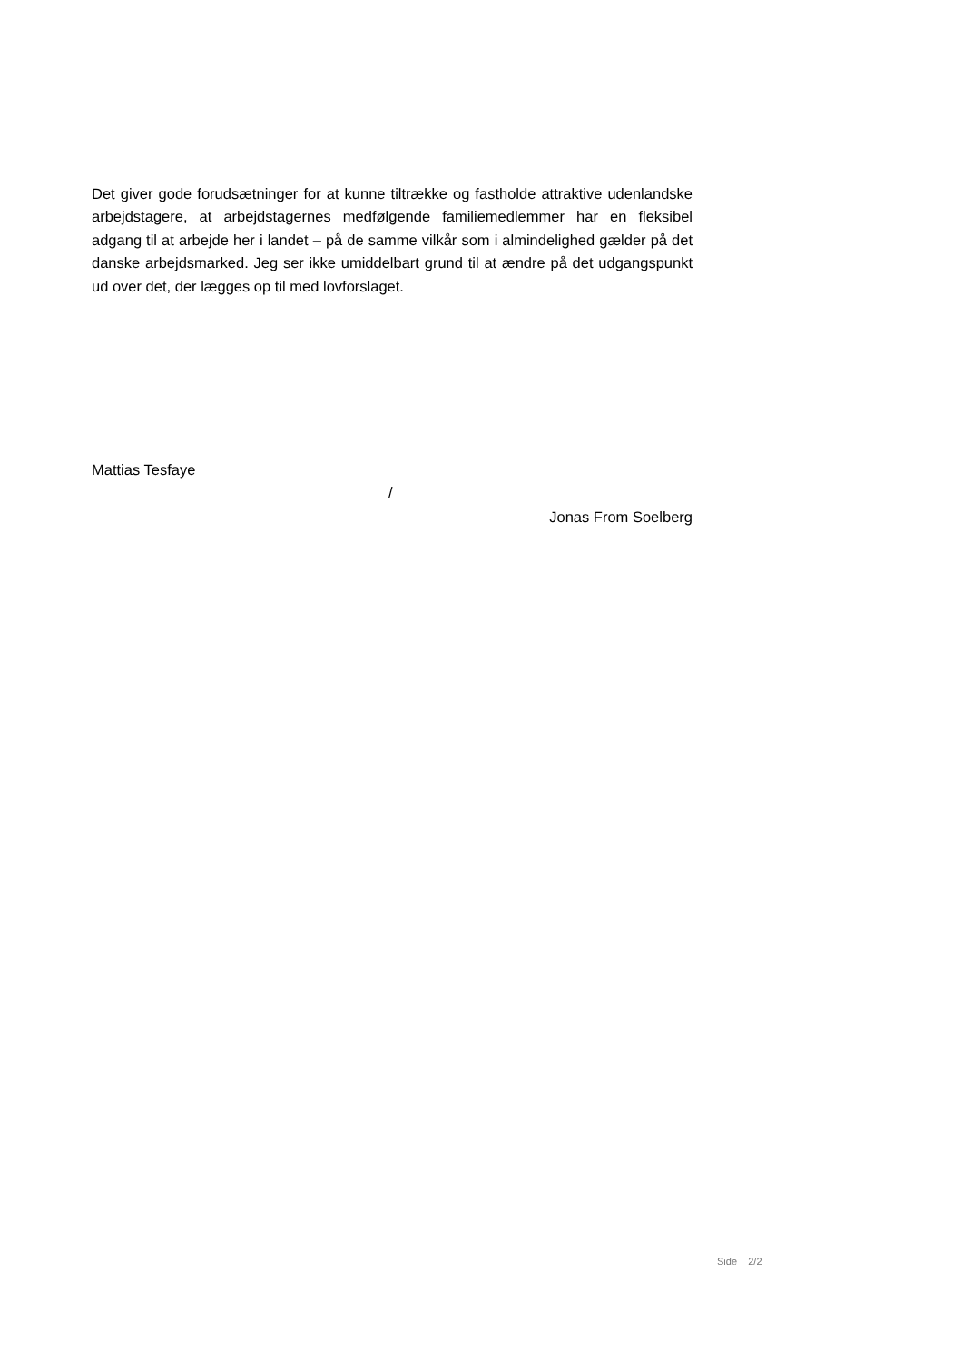Det giver gode forudsætninger for at kunne tiltrække og fastholde attraktive udenlandske arbejdstagere, at arbejdstagernes medfølgende familiemedlemmer har en fleksibel adgang til at arbejde her i landet – på de samme vilkår som i almindelighed gælder på det danske arbejdsmarked. Jeg ser ikke umiddelbart grund til at ændre på det udgangspunkt ud over det, der lægges op til med lovforslaget.
Mattias Tesfaye
/
Jonas From Soelberg
Side 2/2